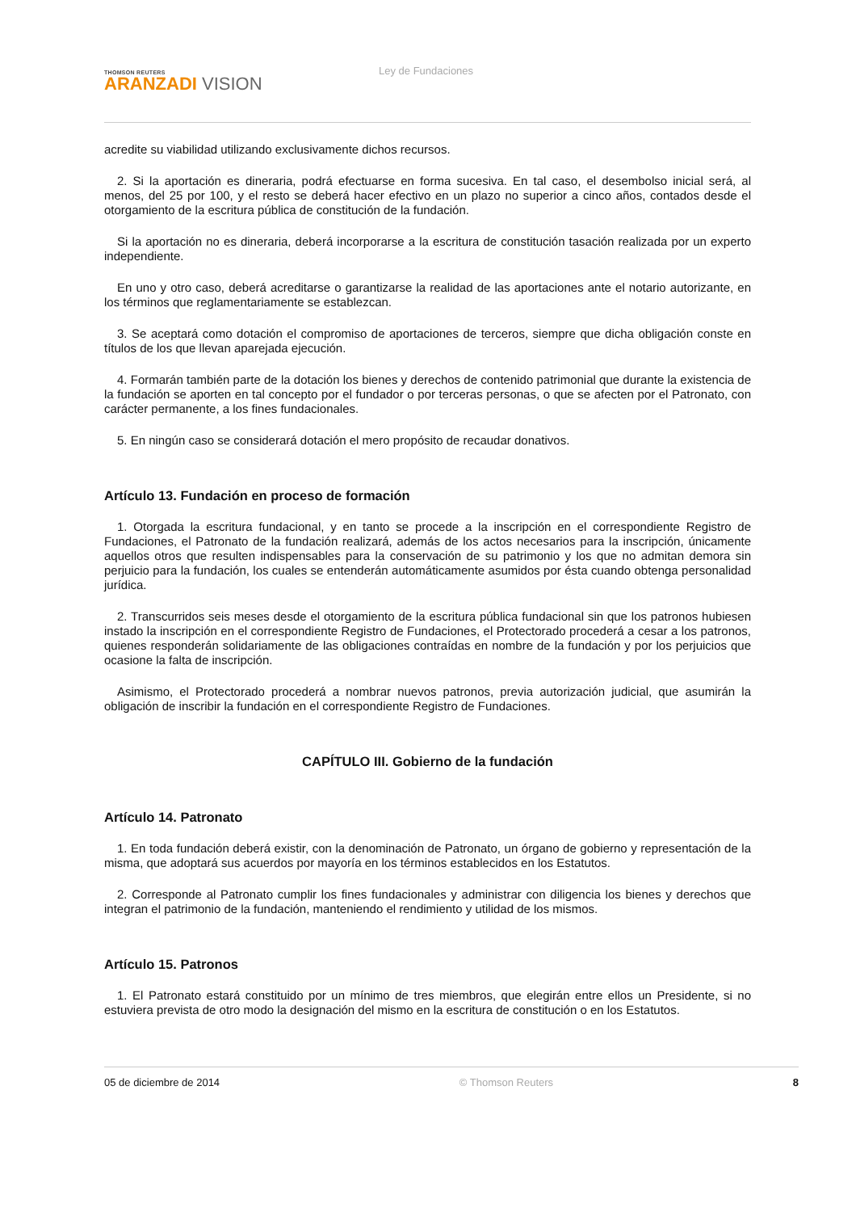THOMSON REUTERS
ARANZADI VISION
Ley de Fundaciones
acredite su viabilidad utilizando exclusivamente dichos recursos.
2. Si la aportación es dineraria, podrá efectuarse en forma sucesiva. En tal caso, el desembolso inicial será, al menos, del 25 por 100, y el resto se deberá hacer efectivo en un plazo no superior a cinco años, contados desde el otorgamiento de la escritura pública de constitución de la fundación.
Si la aportación no es dineraria, deberá incorporarse a la escritura de constitución tasación realizada por un experto independiente.
En uno y otro caso, deberá acreditarse o garantizarse la realidad de las aportaciones ante el notario autorizante, en los términos que reglamentariamente se establezcan.
3. Se aceptará como dotación el compromiso de aportaciones de terceros, siempre que dicha obligación conste en títulos de los que llevan aparejada ejecución.
4. Formarán también parte de la dotación los bienes y derechos de contenido patrimonial que durante la existencia de la fundación se aporten en tal concepto por el fundador o por terceras personas, o que se afecten por el Patronato, con carácter permanente, a los fines fundacionales.
5. En ningún caso se considerará dotación el mero propósito de recaudar donativos.
Artículo 13. Fundación en proceso de formación
1. Otorgada la escritura fundacional, y en tanto se procede a la inscripción en el correspondiente Registro de Fundaciones, el Patronato de la fundación realizará, además de los actos necesarios para la inscripción, únicamente aquellos otros que resulten indispensables para la conservación de su patrimonio y los que no admitan demora sin perjuicio para la fundación, los cuales se entenderán automáticamente asumidos por ésta cuando obtenga personalidad jurídica.
2. Transcurridos seis meses desde el otorgamiento de la escritura pública fundacional sin que los patronos hubiesen instado la inscripción en el correspondiente Registro de Fundaciones, el Protectorado procederá a cesar a los patronos, quienes responderán solidariamente de las obligaciones contraídas en nombre de la fundación y por los perjuicios que ocasione la falta de inscripción.
Asimismo, el Protectorado procederá a nombrar nuevos patronos, previa autorización judicial, que asumirán la obligación de inscribir la fundación en el correspondiente Registro de Fundaciones.
CAPÍTULO III. Gobierno de la fundación
Artículo 14. Patronato
1. En toda fundación deberá existir, con la denominación de Patronato, un órgano de gobierno y representación de la misma, que adoptará sus acuerdos por mayoría en los términos establecidos en los Estatutos.
2. Corresponde al Patronato cumplir los fines fundacionales y administrar con diligencia los bienes y derechos que integran el patrimonio de la fundación, manteniendo el rendimiento y utilidad de los mismos.
Artículo 15. Patronos
1. El Patronato estará constituido por un mínimo de tres miembros, que elegirán entre ellos un Presidente, si no estuviera prevista de otro modo la designación del mismo en la escritura de constitución o en los Estatutos.
05 de diciembre de 2014 © Thomson Reuters 8